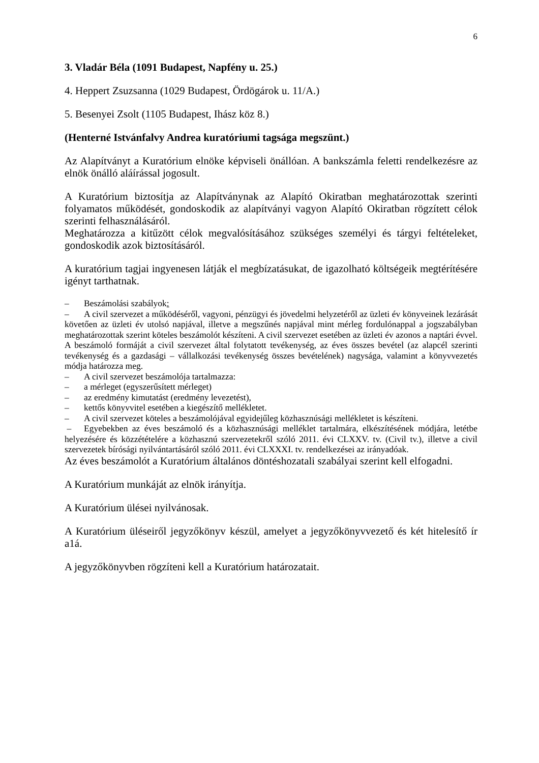6
3. Vladár Béla (1091 Budapest, Napfény u. 25.)
4. Heppert Zsuzsanna (1029 Budapest, Ördögárok u. 11/A.)
5. Besenyei Zsolt (1105 Budapest, Ihász köz 8.)
(Henterné Istvánfalvy Andrea kuratóriumi tagsága megszünt.)
Az Alapítványt a Kuratórium elnöke képviseli önállóan. A bankszámla feletti rendelkezésre az elnök önálló aláírással jogosult.
A Kuratórium biztosítja az Alapítványnak az Alapító Okiratban meghatározottak szerinti folyamatos működését, gondoskodik az alapítványi vagyon Alapító Okiratban rögzített célok szerinti felhasználásáról.
Meghatározza a kitűzött célok megvalósításához szükséges személyi és tárgyi feltételeket, gondoskodik azok biztosításáról.
A kuratórium tagjai ingyenesen látják el megbízatásukat, de igazolható költségeik megtérítésére igényt tarthatnak.
– Beszámolási szabályok:
– A civil szervezet a működéséről, vagyoni, pénzügyi és jövedelmi helyzetéről az üzleti év könyveinek lezárását követően az üzleti év utolsó napjával, illetve a megszűnés napjával mint mérleg fordulónappal a jogszabályban meghatározottak szerint köteles beszámolót készíteni. A civil szervezet esetében az üzleti év azonos a naptári évvel. A beszámoló formáját a civil szervezet által folytatott tevékenység, az éves összes bevétel (az alapcél szerinti tevékenység és a gazdasági – vállalkozási tevékenység összes bevételének) nagysága, valamint a könyvvezetés módja határozza meg.
– A civil szervezet beszámolója tartalmazza:
– a mérleget (egyszerűsített mérleget)
– az eredmény kimutatást (eredmény levezetést),
– kettős könyvvitel esetében a kiegészítő mellékletet.
– A civil szervezet köteles a beszámolójával egyidejűleg közhasznúsági mellékletet is készíteni.
– Egyebekben az éves beszámoló és a közhasznúsági melléklet tartalmára, elkészítésének módjára, letétbe helyezésére és közzétételére a közhasznú szervezetekről szóló 2011. évi CLXXV. tv. (Civil tv.), illetve a civil szervezetek bírósági nyilvántartásáról szóló 2011. évi CLXXXI. tv. rendelkezései az irányadóak.
Az éves beszámolót a Kuratórium általános döntéshozatali szabályai szerint kell elfogadni.
A Kuratórium munkáját az elnök irányítja.
A Kuratórium ülései nyilvánosak.
A Kuratórium üléseiről jegyzőkönyv készül, amelyet a jegyzőkönyvvezető és két hitelesítő ír a1á.
A jegyzőkönyvben rögzíteni kell a Kuratórium határozatait.